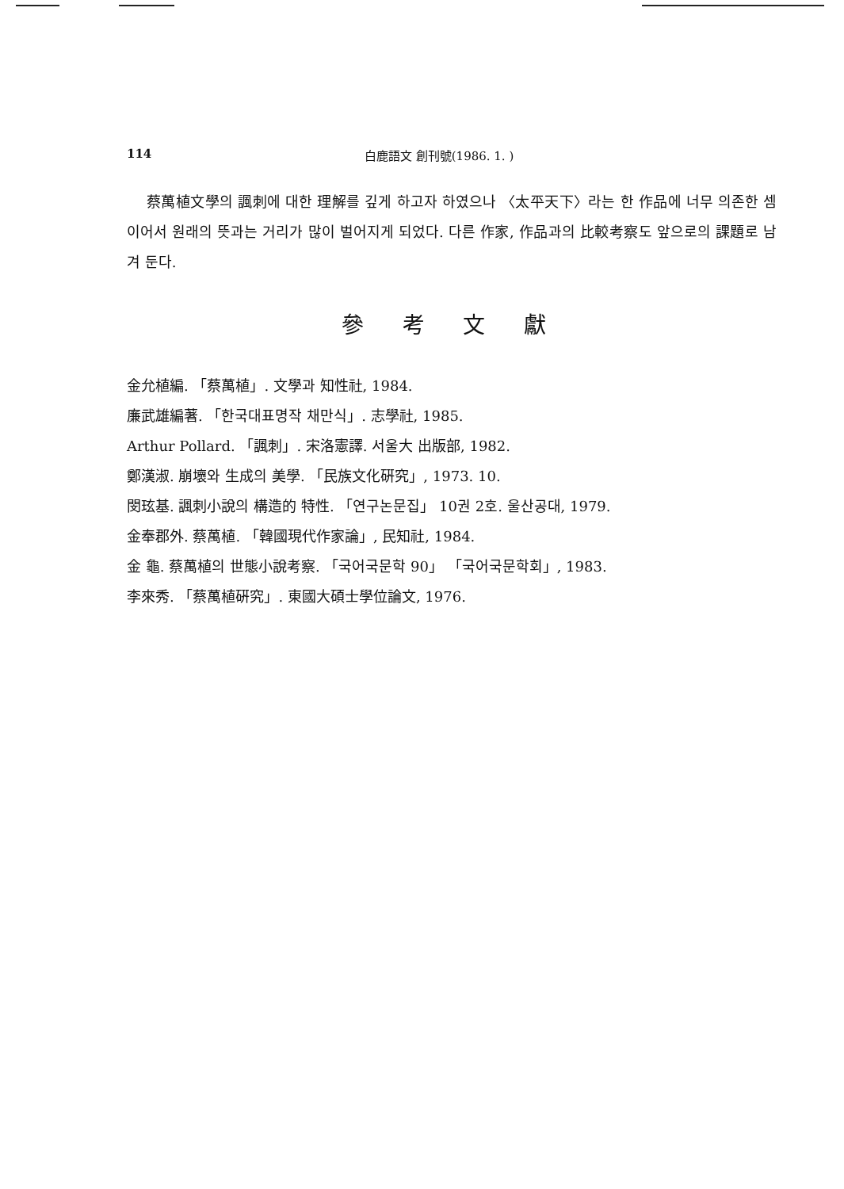114 白鹿語文 創刊號(1986. 1. )
蔡萬植文學의 諷刺에 대한 理解를 깊게 하고자 하였으나 〈太平天下〉라는 한 作品에 너무 의존한 셈이어서 원래의 뜻과는 거리가 많이 벌어지게 되었다. 다른 作家, 作品과의 比較考察도 앞으로의 課題로 남겨 둔다.
參 考 文 獻
金允植編. 「蔡萬植」. 文學과 知性社, 1984.
廉武雄編著. 「한국대표명작 채만식」. 志學社, 1985.
Arthur Pollard. 「諷刺」. 宋洛憲譯. 서울大 出版部, 1982.
鄭漢淑. 崩壞와 生成의 美學. 「民族文化硏究」, 1973. 10.
閔玹基. 諷刺小說의 構造的 特性. 「연구논문집」 10권 2호. 울산공대, 1979.
金奉郡外. 蔡萬植. 「韓國現代作家論」, 民知社, 1984.
金 龜. 蔡萬植의 世態小說考察. 「국어국문학 90」 「국어국문학회」, 1983.
李來秀. 「蔡萬植硏究」. 東國大碩士學位論文, 1976.